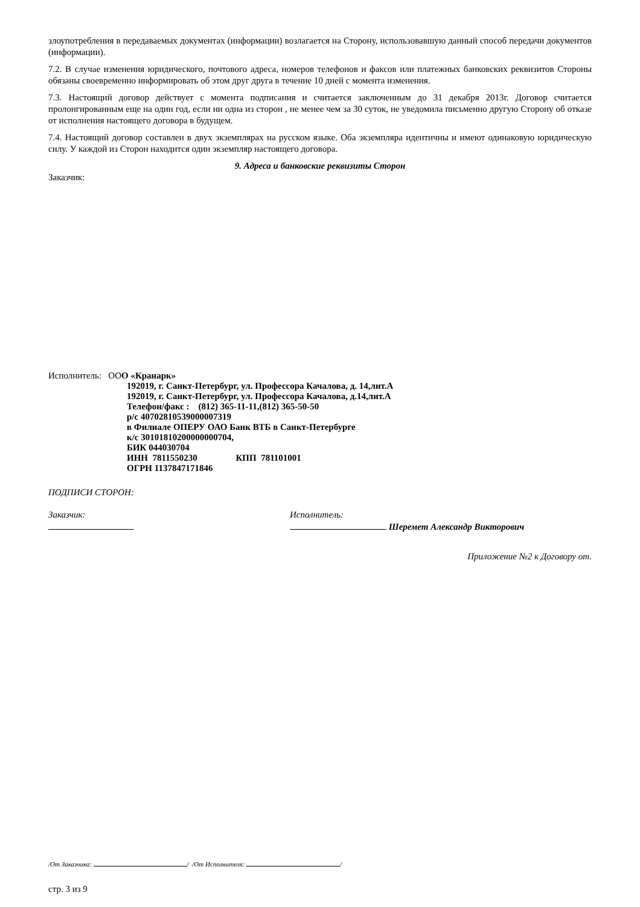злоупотребления в передаваемых документах (информации) возлагается на Сторону, использовавшую данный способ передачи документов (информации).
7.2. В случае изменения юридического, почтового адреса, номеров телефонов и факсов или платежных банковских реквизитов Стороны обязаны своевременно информировать об этом друг друга в течение 10 дней с момента изменения.
7.3. Настоящий договор действует с момента подписания и считается заключенным до 31 декабря 2013г. Договор считается пролонгированным еще на один год, если ни одна из сторон , не менее чем за 30 суток, не уведомила письменно другую Сторону об отказе от исполнения настоящего договора в будущем.
7.4. Настоящий договор составлен в двух экземплярах на русском языке. Оба экземпляра идентичны и имеют одинаковую юридическую силу. У каждой из Сторон находится один экземпляр настоящего договора.
9. Адреса и банковские реквизиты Сторон
Заказчик:
Исполнитель: ООО «Кранарк»
192019, г. Санкт-Петербург, ул. Профессора Качалова, д. 14,лит.А
192019, г. Санкт-Петербург, ул. Профессора Качалова, д.14,лит.А
Телефон/факс : (812) 365-11-11,(812) 365-50-50
р/с 40702810539000007319
в Филиале ОПЕРУ ОАО Банк ВТБ в Санкт-Петербурге
к/с 30101810200000000704,
БИК 044030704
ИНН 7811550230 КПП 781101001
ОГРН 1137847171846
ПОДПИСИ СТОРОН:
Заказчик:
Исполнитель:
Шеремет Александр Викторович
Приложение №2 к Договору от.
/От Заказчика: / /От Исполнителя: /
стр. 3 из 9